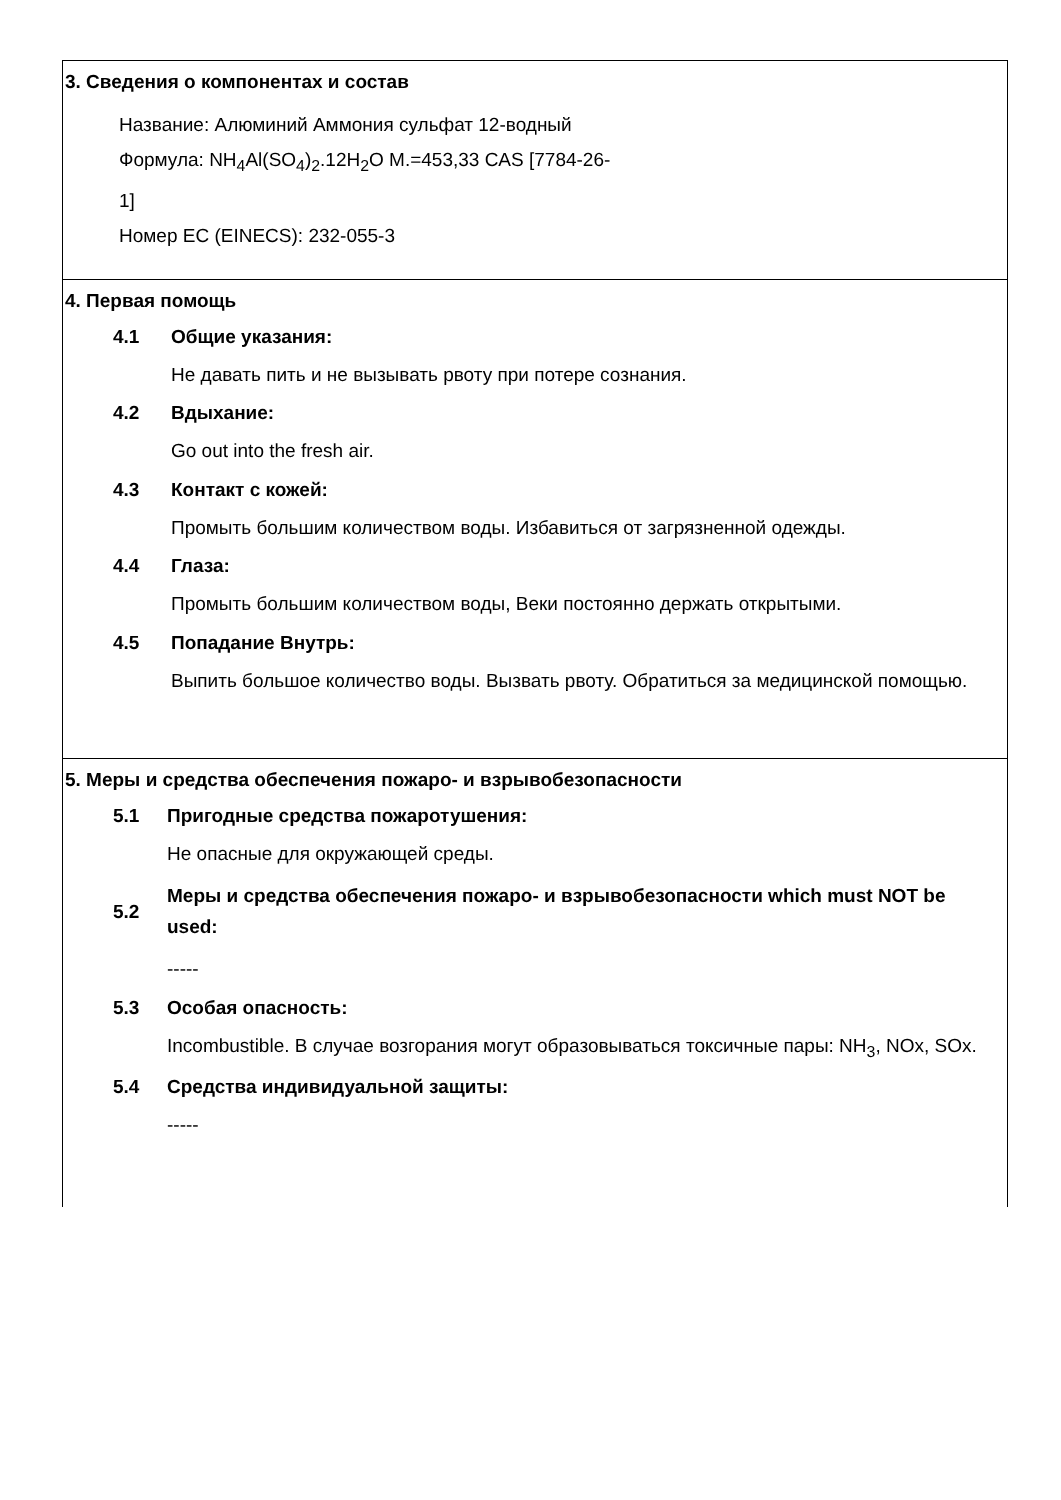3. Сведения о компонентах и состав
Название: Алюминий Аммония сульфат 12-водный
Формула: NH<sub>4</sub>Al(SO<sub>4</sub>)<sub>2</sub>.12H<sub>2</sub>O M.=453,33 CAS [7784-26-
1]
Номер ЕС (EINECS): 232-055-3
4. Первая помощь
4.1 Общие указания:
Не давать пить и не вызывать рвоту при потере сознания.
4.2 Вдыхание:
Go out into the fresh air.
4.3 Контакт с кожей:
Промыть большим количеством воды. Избавиться от загрязненной одежды.
4.4 Глаза:
Промыть большим количеством воды, Веки постоянно держать открытыми.
4.5 Попадание Внутрь:
Выпить большое количество воды. Вызвать рвоту. Обратиться за медицинской помощью.
5. Меры и средства обеспечения пожаро- и взрывобезопасности
5.1 Пригодные средства пожаротушения:
Не опасные для окружающей среды.
5.2
Меры и средства обеспечения пожаро- и взрывобезопасности which must NOT be used:
-----
5.3 Особая опасность:
Incombustible. В случае возгорания могут образовываться токсичные пары: NH<sub>3</sub>, NOx, SOx.
5.4 Средства индивидуальной защиты:
-----